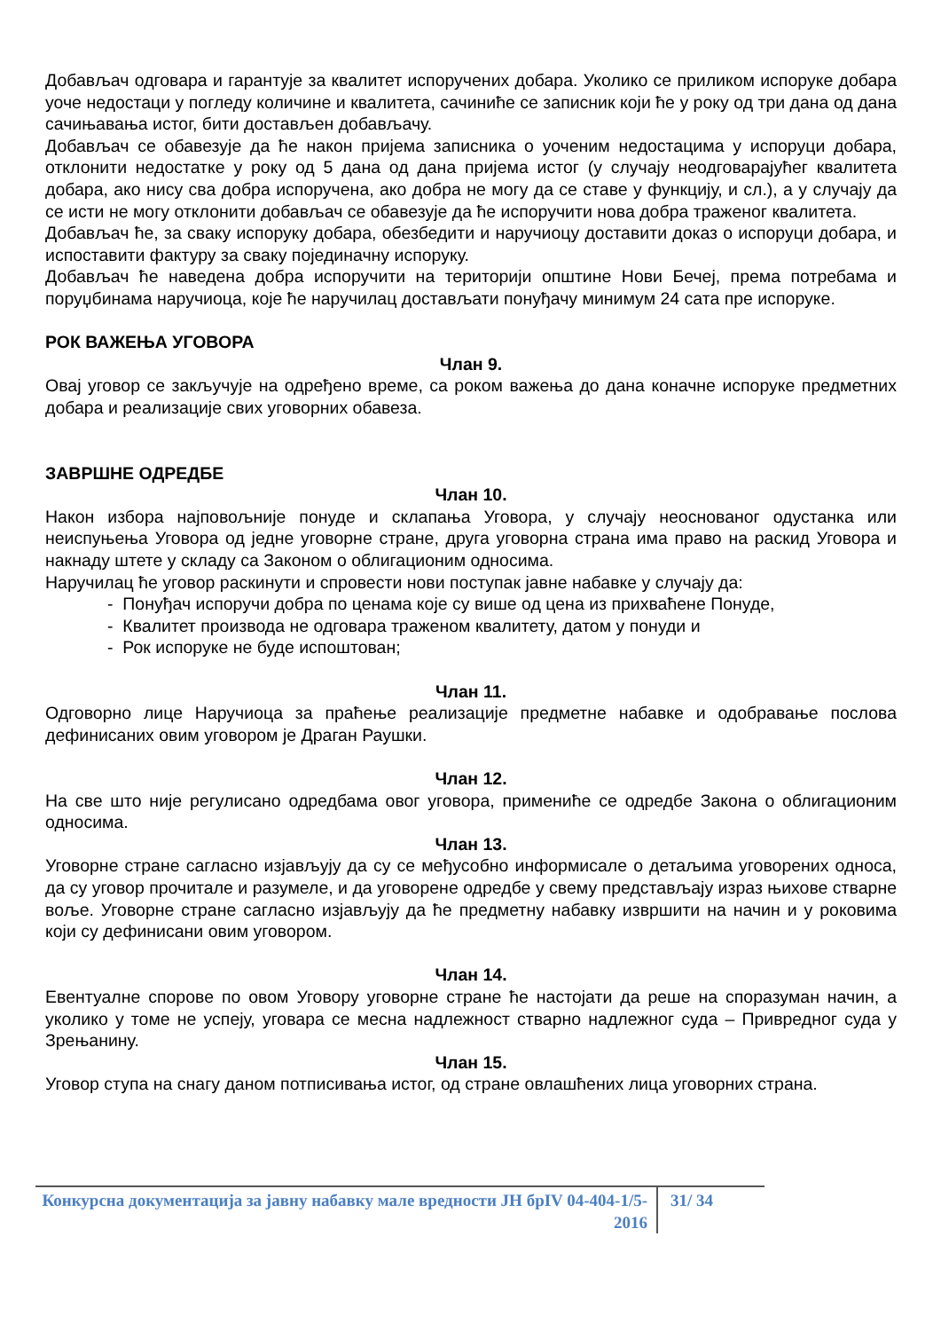Добављач одговара и гарантује за квалитет испоручених добара. Уколико се приликом испоруке добара уоче недостаци у погледу количине и квалитета, сачиниће се записник који ће у року од три дана од дана сачињавања истог, бити достављен добављачу.
Добављач се обавезује да ће након пријема записника о уоченим недостацима у испоруци добара, отклонити недостатке у року од 5 дана од дана пријема истог (у случају неодговарајућег квалитета добара, ако нису сва добра испоручена, ако добра не могу да се ставе у функцију, и сл.), а у случају да се исти не могу отклонити добављач се обавезује да ће испоручити нова добра траженог квалитета.
Добављач ће, за сваку испоруку добара, обезбедити и наручиоцу доставити доказ о испоруци добара, и испоставити фактуру за сваку појединачну испоруку.
Добављач ће наведена добра испоручити на територији општине Нови Бечеј, према потребама и поруџбинама наручиоца, које ће наручилац достављати понуђачу минимум 24 сата пре испоруке.
РОК ВАЖЕЊА УГОВОРА
Члан 9.
Овај уговор се закључује на одређено време, са роком важења до дана коначне испоруке предметних добара и реализације свих уговорних обавеза.
ЗАВРШНЕ ОДРЕДБЕ
Члан 10.
Након избора најповољније понуде и склапања Уговора, у случају неоснованог одустанка или неиспуњења Уговора од једне уговорне стране, друга уговорна страна има право на раскид Уговора и накнаду штете у складу са Законом о облигационим односима.
Наручилац ће уговор раскинути и спровести нови поступак јавне набавке у случају да:
- Понуђач испоручи добра по ценама које су више од цена из прихваћене Понуде,
- Квалитет производа не одговара траженом квалитету, датом у понуди и
- Рок испоруке не буде испоштован;
Члан 11.
Одговорно лице Наручиоца за праћење реализације предметне набавке и одобравање послова дефинисаних овим уговором је Драган Раушки.
Члан 12.
На све што није регулисано одредбама овог уговора, примениће се одредбе Закона о облигационим односима.
Члан 13.
Уговорне стране сагласно изјављују да су се међусобно информисале о детаљима уговорених односа, да су уговор прочитале и разумеле, и да уговорене одредбе у свему представљају израз њихове стварне воље. Уговорне стране сагласно изјављују да ће предметну набавку извршити на начин и у роковима који су дефинисани овим уговором.
Члан 14.
Евентуалне спорове по овом Уговору уговорне стране ће настојати да реше на споразуман начин, а уколико у томе не успеју, уговара се месна надлежност стварно надлежног суда – Привредног суда у Зрењанину.
Члан 15.
Уговор ступа на снагу даном потписивања истог, од стране овлашћених лица уговорних страна.
Конкурсна документација за јавну набавку мале вредности ЈН брIV 04-404-1/5-2016
31/ 34